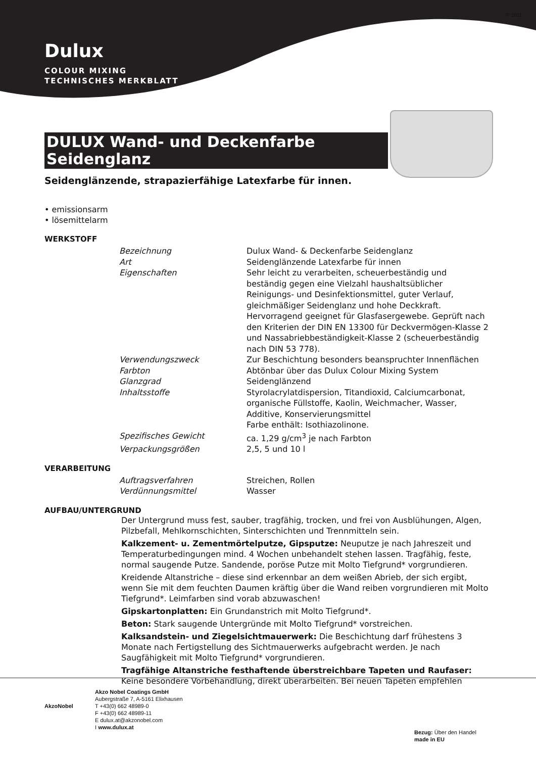© 2011
Dulux
COLOUR MIXING
TECHNISCHES MERKBLATT
DULUX Wand- und Deckenfarbe
Seidenglanz
Seidenglänzende, strapazierfähige Latexfarbe für innen.
• emissionsarm
• lösemittelarm
WERKSTOFF
| Bezeichnung | Dulux Wand- & Deckenfarbe Seidenglanz |
| Art | Seidenglänzende Latexfarbe für innen |
| Eigenschaften | Sehr leicht zu verarbeiten, scheuerbeständig und beständig gegen eine Vielzahl haushaltsüblicher Reinigungs- und Desinfektionsmittel, guter Verlauf, gleichmäßiger Seidenglanz und hohe Deckkraft. Hervorragend geeignet für Glasfasergewebe. Geprüft nach den Kriterien der DIN EN 13300 für Deckvermögen-Klasse 2 und Nassabriebbeständigkeit-Klasse 2 (scheuerbeständig nach DIN 53 778). |
| Verwendungszweck | Zur Beschichtung besonders beanspruchter Innenflächen |
| Farbton | Abtönbar über das Dulux Colour Mixing System |
| Glanzgrad | Seidenglänzend |
| Inhaltsstoffe | Styrolacrylatdispersion, Titandioxid, Calciumcarbonat, organische Füllstoffe, Kaolin, Weichmacher, Wasser, Additive, Konservierungsmittel Farbe enthält: Isothiazolinone. |
| Spezifisches Gewicht | ca. 1,29 g/cm<sup>3</sup> je nach Farbton |
| Verpackungsgrößen | 2,5, 5 und 10 l |
VERARBEITUNG
| Auftragsverfahren | Streichen, Rollen |
| Verdünnungsmittel | Wasser |
AUFBAU/UNTERGRUND
Der Untergrund muss fest, sauber, tragfähig, trocken, und frei von Ausblühungen, Algen, Pilzbefall, Mehlkornschichten, Sinterschichten und Trennmitteln sein.
Kalkzement- u. Zementmörtelputze, Gipsputze: Neuputze je nach Jahreszeit und Temperaturbedingungen mind. 4 Wochen unbehandelt stehen lassen. Tragfähig, feste, normal saugende Putze. Sandende, poröse Putze mit Molto Tiefgrund* vorgrundieren.
Kreidende Altanstriche – diese sind erkennbar an dem weißen Abrieb, der sich ergibt, wenn Sie mit dem feuchten Daumen kräftig über die Wand reiben vorgrundieren mit Molto Tiefgrund*. Leimfarben sind vorab abzuwaschen!
Gipskartonplatten: Ein Grundanstrich mit Molto Tiefgrund*.
Beton: Stark saugende Untergründe mit Molto Tiefgrund* vorstreichen.
Kalksandstein- und Ziegelsichtmauerwerk: Die Beschichtung darf frühestens 3 Monate nach Fertigstellung des Sichtmauerwerks aufgebracht werden. Je nach Saugfähigkeit mit Molto Tiefgrund* vorgrundieren.
Tragfähige Altanstriche festhaftende überstreichbare Tapeten und Raufaser: Keine besondere Vorbehandlung, direkt überarbeiten. Bei neuen Tapeten empfehlen
AkzoNobel
Akzo Nobel Coatings GmbH
Aubergstraße 7, A-5161 Elixhausen
T +43(0) 662 48989-0
F +43(0) 662 48989-11
E dulux.at@akzonobel.com
I www.dulux.at
Bezug: Über den Handel
made in EU